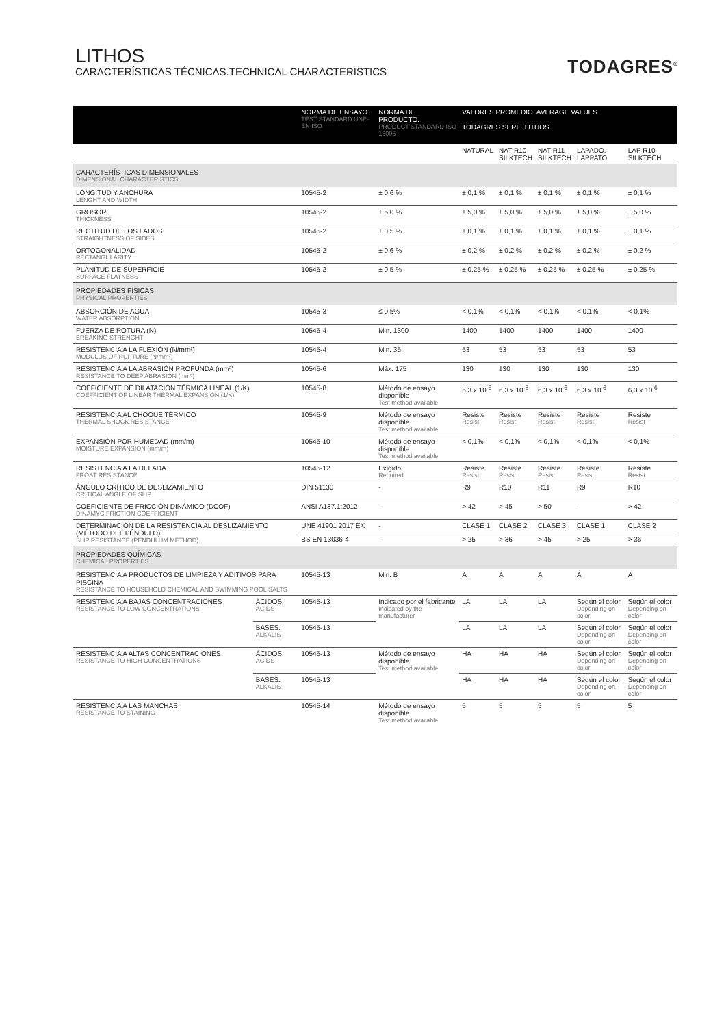LITHOS
CARACTERÍSTICAS TÉCNICAS.TECHNICAL CHARACTERISTICS
TODAGRES<sup>®</sup>
| | | NORMA DE ENSAYO. TEST STANDARD UNE-EN ISO | NORMA DE PRODUCTO. PRODUCT STANDARD ISO 13006 | VALORES PROMEDIO. AVERAGE VALUES TODAGRES SERIE LITHOS | | | | |
| --- | --- | --- | --- | --- | --- | --- | --- | --- |
| | | | | NATURAL | NAT R10 SILKTECH | NAT R11 SILKTECH | LAPADO. LAPPATO | LAP R10 SILKTECH |
| CARACTERÍSTICAS DIMENSIONALES DIMENSIONAL CHARACTERISTICS | | | | | | | | |
| LONGITUD Y ANCHURA LENGHT AND WIDTH | | 10545-2 | ± 0,6 % | ± 0,1 % | ± 0,1 % | ± 0,1 % | ± 0,1 % | ± 0,1 % |
| GROSOR THICKNESS | | 10545-2 | ± 5,0 % | ± 5,0 % | ± 5,0 % | ± 5,0 % | ± 5,0 % | ± 5,0 % |
| RECTITUD DE LOS LADOS STRAIGHTNESS OF SIDES | | 10545-2 | ± 0,5 % | ± 0,1 % | ± 0,1 % | ± 0,1 % | ± 0,1 % | ± 0,1 % |
| ORTOGONALIDAD RECTANGULARITY | | 10545-2 | ± 0,6 % | ± 0,2 % | ± 0,2 % | ± 0,2 % | ± 0,2 % | ± 0,2 % |
| PLANITUD DE SUPERFICIE SURFACE FLATNESS | | 10545-2 | ± 0,5 % | ± 0,25 % | ± 0,25 % | ± 0,25 % | ± 0,25 % | ± 0,25 % |
| PROPIEDADES FÍSICAS PHYSICAL PROPERTIES | | | | | | | | |
| ABSORCIÓN DE AGUA WATER ABSORPTION | | 10545-3 | ≤ 0,5% | < 0,1% | < 0,1% | < 0,1% | < 0,1% | < 0,1% |
| FUERZA DE ROTURA (N) BREAKING STRENGHT | | 10545-4 | Min. 1300 | 1400 | 1400 | 1400 | 1400 | 1400 |
| RESISTENCIA A LA FLEXIÓN (N/mm²) MODULUS OF RUPTURE (N/mm²) | | 10545-4 | Min. 35 | 53 | 53 | 53 | 53 | 53 |
| RESISTENCIA A LA ABRASIÓN PROFUNDA (mm³) RESISTANCE TO DEEP ABRASION (mm³) | | 10545-6 | Máx. 175 | 130 | 130 | 130 | 130 | 130 |
| COEFICIENTE DE DILATACIÓN TÉRMICA LINEAL (1/K) COEFFICIENT OF LINEAR THERMAL EXPANSION (1/K) | | 10545-8 | Método de ensayo disponible Test method available | 6,3 x 10<sup>-6</sup> | 6,3 x 10<sup>-6</sup> | 6,3 x 10<sup>-6</sup> | 6,3 x 10<sup>-6</sup> | 6,3 x 10<sup>-6</sup> |
| RESISTENCIA AL CHOQUE TÉRMICO THERMAL SHOCK RESISTANCE | | 10545-9 | Método de ensayo disponible Test method available | Resiste Resist | Resiste Resist | Resiste Resist | Resiste Resist | Resiste Resist |
| EXPANSIÓN POR HUMEDAD (mm/m) MOISTURE EXPANSION (mm/m) | | 10545-10 | Método de ensayo disponible Test method available | < 0,1% | < 0,1% | < 0,1% | < 0,1% | < 0,1% |
| RESISTENCIA A LA HELADA FROST RESISTANCE | | 10545-12 | Exigido Required | Resiste Resist | Resiste Resist | Resiste Resist | Resiste Resist | Resiste Resist |
| ÁNGULO CRÍTICO DE DESLIZAMIENTO CRITICAL ANGLE OF SLIP | | DIN 51130 | - | R9 | R10 | R11 | R9 | R10 |
| COEFICIENTE DE FRICCIÓN DINÁMICO (DCOF) DINAMYC FRICTION COEFFICIENT | | ANSI A137.1:2012 | - | > 42 | > 45 | > 50 | - | > 42 |
| DETERMINACIÓN DE LA RESISTENCIA AL DESLIZAMIENTO (MÉTODO DEL PÉNDULO) SLIP RESISTANCE (PENDULUM METHOD) | | UNE 41901 2017 EX | - | CLASE 1 | CLASE 2 | CLASE 3 | CLASE 1 | CLASE 2 |
| | | BS EN 13036-4 | - | > 25 | > 36 | > 45 | > 25 | > 36 |
| PROPIEDADES QUÍMICAS CHEMICAL PROPERTIES | | | | | | | | |
| RESISTENCIA A PRODUCTOS DE LIMPIEZA Y ADITIVOS PARA PISCINA RESISTANCE TO HOUSEHOLD CHEMICAL AND SWIMMING POOL SALTS | | 10545-13 | Min. B | A | A | A | A | A |
| RESISTENCIA A BAJAS CONCENTRACIONES RESISTANCE TO LOW CONCENTRATIONS | ÁCIDOS. ACIDS | 10545-13 | Indicado por el fabricante Indicated by the manufacturer | LA | LA | LA | Según el color Depending on color | Según el color Depending on color |
| | BASES. ALKALIS | 10545-13 | | LA | LA | LA | Según el color Depending on color | Según el color Depending on color |
| RESISTENCIA A ALTAS CONCENTRACIONES RESISTANCE TO HIGH CONCENTRATIONS | ÁCIDOS. ACIDS | 10545-13 | Método de ensayo disponible Test method available | HA | HA | HA | Según el color Depending on color | Según el color Depending on color |
| | BASES. ALKALIS | 10545-13 | | HA | HA | HA | Según el color Depending on color | Según el color Depending on color |
| RESISTENCIA A LAS MANCHAS RESISTANCE TO STAINING | | 10545-14 | Método de ensayo disponible Test method available | 5 | 5 | 5 | 5 | 5 |